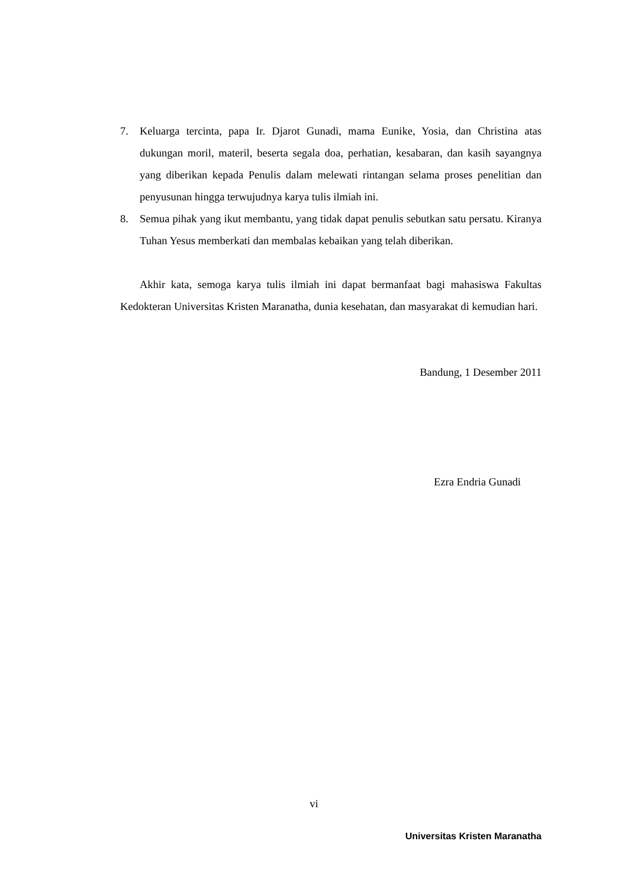7. Keluarga tercinta, papa Ir. Djarot Gunadi, mama Eunike, Yosia, dan Christina atas dukungan moril, materil, beserta segala doa, perhatian, kesabaran, dan kasih sayangnya yang diberikan kepada Penulis dalam melewati rintangan selama proses penelitian dan penyusunan hingga terwujudnya karya tulis ilmiah ini.
8. Semua pihak yang ikut membantu, yang tidak dapat penulis sebutkan satu persatu. Kiranya Tuhan Yesus memberkati dan membalas kebaikan yang telah diberikan.
Akhir kata, semoga karya tulis ilmiah ini dapat bermanfaat bagi mahasiswa Fakultas Kedokteran Universitas Kristen Maranatha, dunia kesehatan, dan masyarakat di kemudian hari.
Bandung, 1 Desember 2011
Ezra Endria Gunadi
vi
Universitas Kristen Maranatha